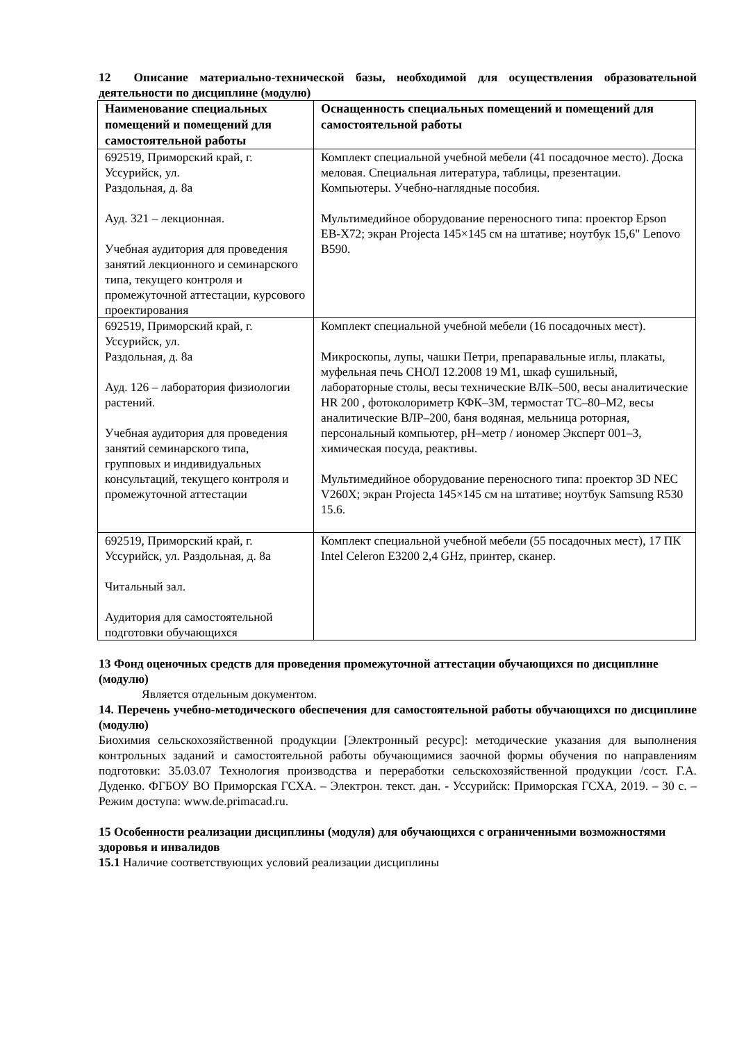12 Описание материально-технической базы, необходимой для осуществления образовательной деятельности по дисциплине (модулю)
| Наименование специальных помещений и помещений для самостоятельной работы | Оснащенность специальных помещений и помещений для самостоятельной работы |
| --- | --- |
| 692519, Приморский край, г. Уссурийск, ул. Раздольная, д. 8а Ауд. 321 – лекционная. Учебная аудитория для проведения занятий лекционного и семинарского типа, текущего контроля и промежуточной аттестации, курсового проектирования | Комплект специальной учебной мебели (41 посадочное место). Доска меловая. Специальная литература, таблицы, презентации. Компьютеры. Учебно-наглядные пособия. Мультимедийное оборудование переносного типа: проектор Epson EB-X72; экран Projecta 145×145 см на штативе; ноутбук 15,6" Lenovo B590. |
| 692519, Приморский край, г. Уссурийск, ул. Раздольная, д. 8а Ауд. 126 – лаборатория физиологии растений. Учебная аудитория для проведения занятий семинарского типа, групповых и индивидуальных консультаций, текущего контроля и промежуточной аттестации | Комплект специальной учебной мебели (16 посадочных мест). Микроскопы, лупы, чашки Петри, препаравальные иглы, плакаты, муфельная печь СНОЛ 12.2008 19 М1, шкаф сушильный, лабораторные столы, весы технические ВЛК–500, весы аналитические HR 200 , фотоколориметр КФК–3М, термостат ТС–80–М2, весы аналитические ВЛР–200, баня водяная, мельница роторная, персональный компьютер, pH–метр / иономер Эксперт 001–3, химическая посуда, реактивы. Мультимедийное оборудование переносного типа: проектор 3D NEC V260X; экран Projecta 145×145 см на штативе; ноутбук Samsung R530 15.6. |
| 692519, Приморский край, г. Уссурийск, ул. Раздольная, д. 8а Читальный зал. Аудитория для самостоятельной подготовки обучающихся | Комплект специальной учебной мебели (55 посадочных мест), 17 ПК Intel Celeron E3200 2,4 GHz, принтер, сканер. |
13 Фонд оценочных средств для проведения промежуточной аттестации обучающихся по дисциплине (модулю)
Является отдельным документом.
14. Перечень учебно-методического обеспечения для самостоятельной работы обучающихся по дисциплине (модулю)
Биохимия сельскохозяйственной продукции [Электронный ресурс]: методические указания для выполнения контрольных заданий и самостоятельной работы обучающимися заочной формы обучения по направлениям подготовки: 35.03.07 Технология производства и переработки сельскохозяйственной продукции /сост. Г.А. Дуденко. ФГБОУ ВО Приморская ГСХА. – Электрон. текст. дан. - Уссурийск: Приморская ГСХА, 2019. – 30 с. – Режим доступа: www.de.primacad.ru.
15 Особенности реализации дисциплины (модуля) для обучающихся с ограниченными возможностями здоровья и инвалидов
15.1 Наличие соответствующих условий реализации дисциплины